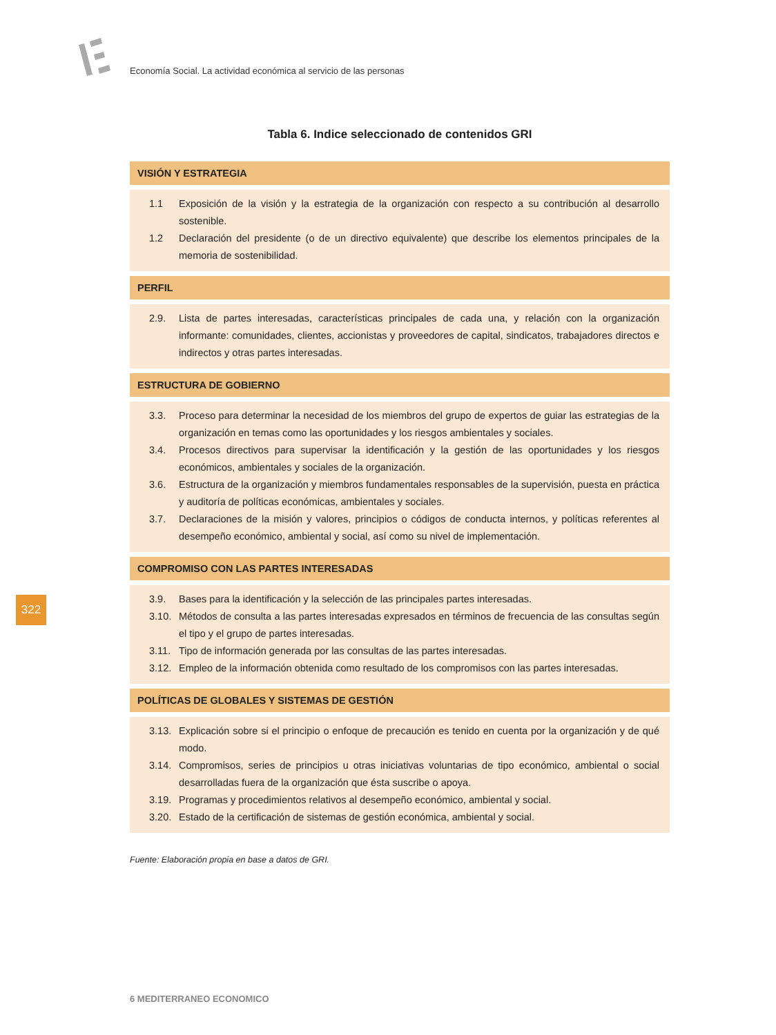Economía Social. La actividad económica al servicio de las personas
Tabla 6. Indice seleccionado de contenidos GRI
| VISIÓN Y ESTRATEGIA |
| --- |
| 1.1 Exposición de la visión y la estrategia de la organización con respecto a su contribución al desarrollo sostenible. 1.2 Declaración del presidente (o de un directivo equivalente) que describe los elementos principales de la memoria de sostenibilidad. |
| PERFIL |
| 2.9. Lista de partes interesadas, características principales de cada una, y relación con la organización informante: comunidades, clientes, accionistas y proveedores de capital, sindicatos, trabajadores directos e indirectos y otras partes interesadas. |
| ESTRUCTURA DE GOBIERNO |
| 3.3. Proceso para determinar la necesidad de los miembros del grupo de expertos de guiar las estrategias de la organización en temas como las oportunidades y los riesgos ambientales y sociales. 3.4. Procesos directivos para supervisar la identificación y la gestión de las oportunidades y los riesgos económicos, ambientales y sociales de la organización. 3.6. Estructura de la organización y miembros fundamentales responsables de la supervisión, puesta en práctica y auditoría de políticas económicas, ambientales y sociales. 3.7. Declaraciones de la misión y valores, principios o códigos de conducta internos, y políticas referentes al desempeño económico, ambiental y social, así como su nivel de implementación. |
| COMPROMISO CON LAS PARTES INTERESADAS |
| 3.9. Bases para la identificación y la selección de las principales partes interesadas. 3.10. Métodos de consulta a las partes interesadas expresados en términos de frecuencia de las consultas según el tipo y el grupo de partes interesadas. 3.11. Tipo de información generada por las consultas de las partes interesadas. 3.12. Empleo de la información obtenida como resultado de los compromisos con las partes interesadas. |
| POLÍTICAS DE GLOBALES Y SISTEMAS DE GESTIÓN |
| 3.13. Explicación sobre si el principio o enfoque de precaución es tenido en cuenta por la organización y de qué modo. 3.14. Compromisos, series de principios u otras iniciativas voluntarias de tipo económico, ambiental o social desarrolladas fuera de la organización que ésta suscribe o apoya. 3.19. Programas y procedimientos relativos al desempeño económico, ambiental y social. 3.20. Estado de la certificación de sistemas de gestión económica, ambiental y social. |
Fuente: Elaboración propia en base a datos de GRI.
322
6 MEDITERRANEO ECONOMICO